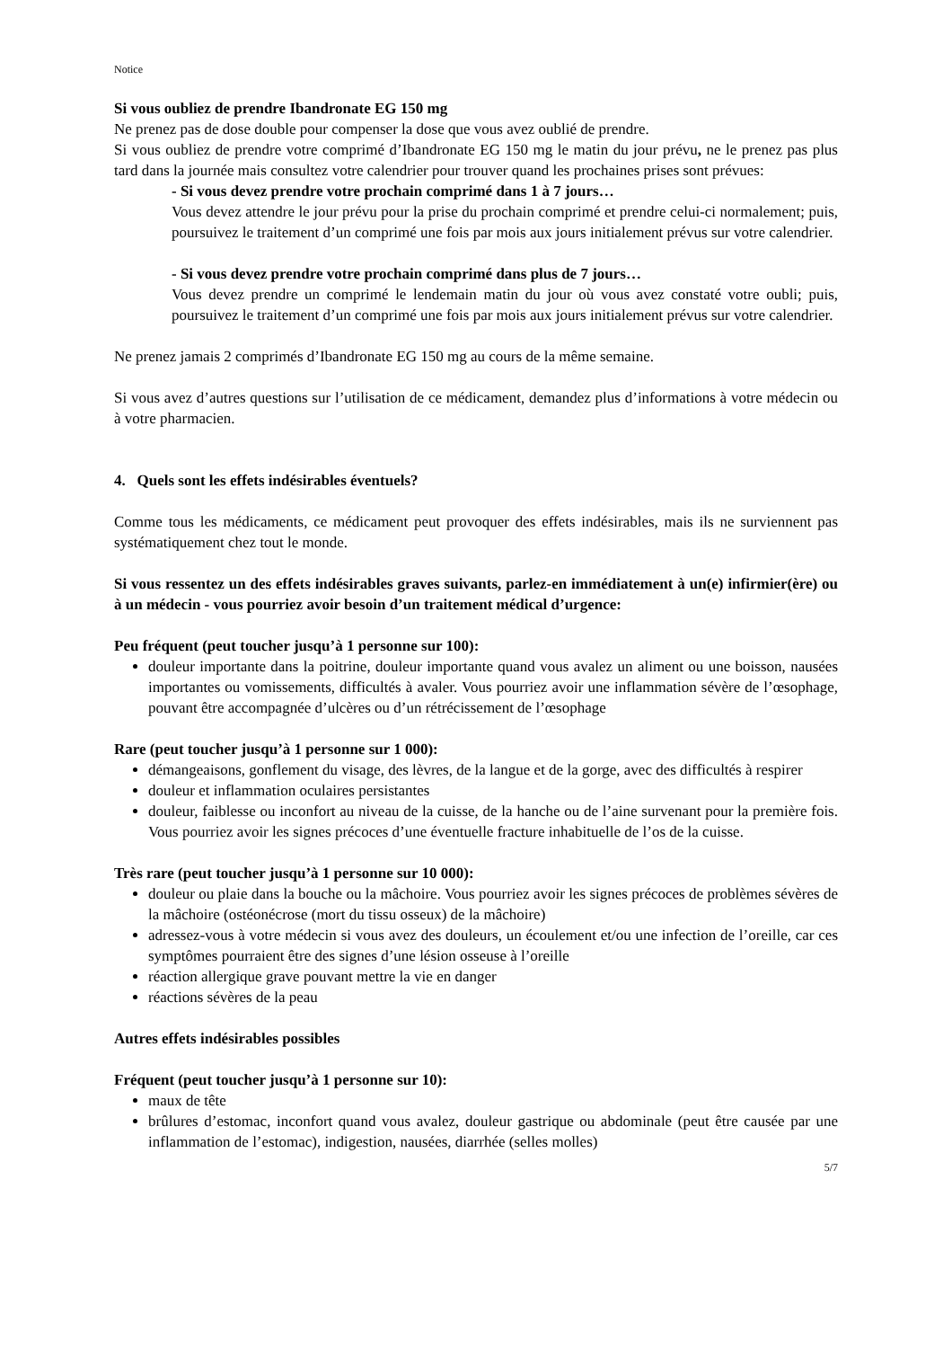Notice
Si vous oubliez de prendre Ibandronate EG 150 mg
Ne prenez pas de dose double pour compenser la dose que vous avez oublié de prendre.
Si vous oubliez de prendre votre comprimé d’Ibandronate EG 150 mg le matin du jour prévu, ne le prenez pas plus tard dans la journée mais consultez votre calendrier pour trouver quand les prochaines prises sont prévues:
- Si vous devez prendre votre prochain comprimé dans 1 à 7 jours…
Vous devez attendre le jour prévu pour la prise du prochain comprimé et prendre celui-ci normalement; puis, poursuivez le traitement d’un comprimé une fois par mois aux jours initialement prévus sur votre calendrier.
- Si vous devez prendre votre prochain comprimé dans plus de 7 jours…
Vous devez prendre un comprimé le lendemain matin du jour où vous avez constaté votre oubli; puis, poursuivez le traitement d’un comprimé une fois par mois aux jours initialement prévus sur votre calendrier.
Ne prenez jamais 2 comprimés d’Ibandronate EG 150 mg au cours de la même semaine.
Si vous avez d’autres questions sur l’utilisation de ce médicament, demandez plus d’informations à votre médecin ou à votre pharmacien.
4. Quels sont les effets indésirables éventuels?
Comme tous les médicaments, ce médicament peut provoquer des effets indésirables, mais ils ne surviennent pas systématiquement chez tout le monde.
Si vous ressentez un des effets indésirables graves suivants, parlez-en immédiatement à un(e) infirmier(ère) ou à un médecin - vous pourriez avoir besoin d’un traitement médical d’urgence:
Peu fréquent (peut toucher jusqu’à 1 personne sur 100):
douleur importante dans la poitrine, douleur importante quand vous avalez un aliment ou une boisson, nausées importantes ou vomissements, difficultés à avaler. Vous pourriez avoir une inflammation sévère de l’œsophage, pouvant être accompagnée d’ulcères ou d’un rétrécissement de l’œsophage
Rare (peut toucher jusqu’à 1 personne sur 1 000):
démangeaisons, gonflement du visage, des lèvres, de la langue et de la gorge, avec des difficultés à respirer
douleur et inflammation oculaires persistantes
douleur, faiblesse ou inconfort au niveau de la cuisse, de la hanche ou de l’aine survenant pour la première fois. Vous pourriez avoir les signes précoces d’une éventuelle fracture inhabituelle de l’os de la cuisse.
Très rare (peut toucher jusqu’à 1 personne sur 10 000):
douleur ou plaie dans la bouche ou la mâchoire. Vous pourriez avoir les signes précoces de problèmes sévères de la mâchoire (ostéonécrose (mort du tissu osseux) de la mâchoire)
adressez-vous à votre médecin si vous avez des douleurs, un écoulement et/ou une infection de l’oreille, car ces symptômes pourraient être des signes d’une lésion osseuse à l’oreille
réaction allergique grave pouvant mettre la vie en danger
réactions sévères de la peau
Autres effets indésirables possibles
Fréquent (peut toucher jusqu’à 1 personne sur 10):
maux de tête
brûlures d’estomac, inconfort quand vous avalez, douleur gastrique ou abdominale (peut être causée par une inflammation de l’estomac), indigestion, nausées, diarrhée (selles molles)
5/7